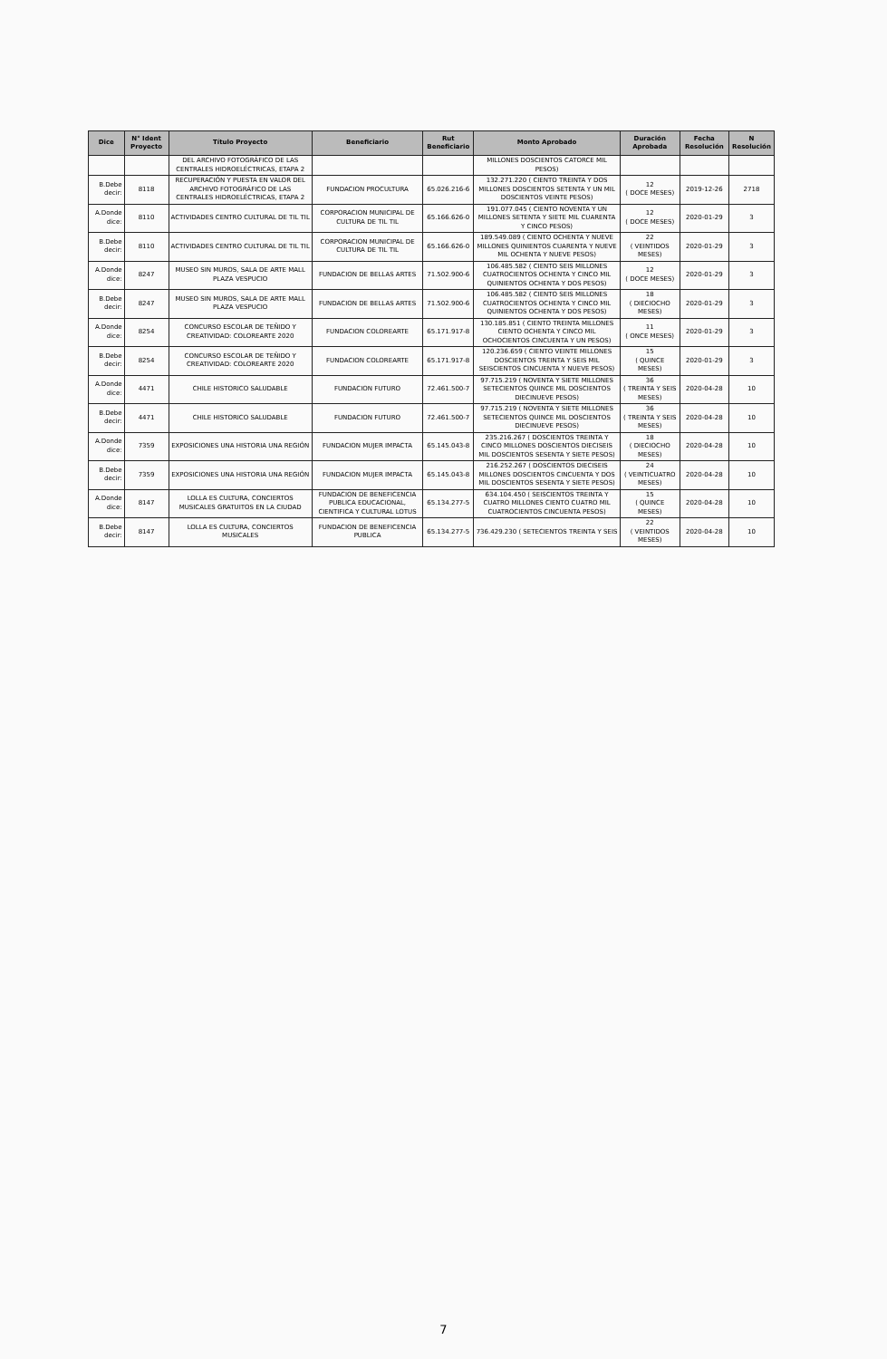| Dice | N° Ident Proyecto | Título Proyecto | Beneficiario | Rut Beneficiario | Monto Aprobado | Duración Aprobada | Fecha Resolución | N Resolución |
| --- | --- | --- | --- | --- | --- | --- | --- | --- |
| | | DEL ARCHIVO FOTOGRÁFICO DE LAS CENTRALES HIDROELÉCTRICAS, ETAPA 2 | | | MILLONES DOSCIENTOS CATORCE MIL PESOS) | | | |
| B.Debe decir: | 8118 | RECUPERACIÓN Y PUESTA EN VALOR DEL ARCHIVO FOTOGRÁFICO DE LAS CENTRALES HIDROELÉCTRICAS, ETAPA 2 | FUNDACION PROCULTURA | 65.026.216-6 | 132.271.220 ( CIENTO TREINTA Y DOS MILLONES DOSCIENTOS SETENTA Y UN MIL DOSCIENTOS VEINTE PESOS) | 12 ( DOCE MESES) | 2019-12-26 | 2718 |
| A.Donde dice: | 8110 | ACTIVIDADES CENTRO CULTURAL DE TIL TIL | CORPORACION MUNICIPAL DE CULTURA DE TIL TIL | 65.166.626-0 | 191.077.045 ( CIENTO NOVENTA Y UN MILLONES SETENTA Y SIETE MIL CUARENTA Y CINCO PESOS) | 12 ( DOCE MESES) | 2020-01-29 | 3 |
| B.Debe decir: | 8110 | ACTIVIDADES CENTRO CULTURAL DE TIL TIL | CORPORACION MUNICIPAL DE CULTURA DE TIL TIL | 65.166.626-0 | 189.549.089 ( CIENTO OCHENTA Y NUEVE MILLONES QUINIENTOS CUARENTA Y NUEVE MIL OCHENTA Y NUEVE PESOS) | 22 ( VEINTIDOS MESES) | 2020-01-29 | 3 |
| A.Donde dice: | 8247 | MUSEO SIN MUROS, SALA DE ARTE MALL PLAZA VESPUCIO | FUNDACION DE BELLAS ARTES | 71.502.900-6 | 106.485.582 ( CIENTO SEIS MILLONES CUATROCIENTOS OCHENTA Y CINCO MIL QUINIENTOS OCHENTA Y DOS PESOS) | 12 ( DOCE MESES) | 2020-01-29 | 3 |
| B.Debe decir: | 8247 | MUSEO SIN MUROS, SALA DE ARTE MALL PLAZA VESPUCIO | FUNDACION DE BELLAS ARTES | 71.502.900-6 | 106.485.582 ( CIENTO SEIS MILLONES CUATROCIENTOS OCHENTA Y CINCO MIL QUINIENTOS OCHENTA Y DOS PESOS) | 18 ( DIECIOCHO MESES) | 2020-01-29 | 3 |
| A.Donde dice: | 8254 | CONCURSO ESCOLAR DE TEÑIDO Y CREATIVIDAD: COLOREARTE 2020 | FUNDACION COLOREARTE | 65.171.917-8 | 130.185.851 ( CIENTO TREINTA MILLONES CIENTO OCHENTA Y CINCO MIL OCHOCIENTOS CINCUENTA Y UN PESOS) | 11 ( ONCE MESES) | 2020-01-29 | 3 |
| B.Debe decir: | 8254 | CONCURSO ESCOLAR DE TEÑIDO Y CREATIVIDAD: COLOREARTE 2020 | FUNDACION COLOREARTE | 65.171.917-8 | 120.236.659 ( CIENTO VEINTE MILLONES DOSCIENTOS TREINTA Y SEIS MIL SEISCIENTOS CINCUENTA Y NUEVE PESOS) | 15 ( QUINCE MESES) | 2020-01-29 | 3 |
| A.Donde dice: | 4471 | CHILE HISTORICO SALUDABLE | FUNDACION FUTURO | 72.461.500-7 | 97.715.219 ( NOVENTA Y SIETE MILLONES SETECIENTOS QUINCE MIL DOSCIENTOS DIECINUEVE PESOS) | 36 ( TREINTA Y SEIS MESES) | 2020-04-28 | 10 |
| B.Debe decir: | 4471 | CHILE HISTORICO SALUDABLE | FUNDACION FUTURO | 72.461.500-7 | 97.715.219 ( NOVENTA Y SIETE MILLONES SETECIENTOS QUINCE MIL DOSCIENTOS DIECINUEVE PESOS) | 36 ( TREINTA Y SEIS MESES) | 2020-04-28 | 10 |
| A.Donde dice: | 7359 | EXPOSICIONES UNA HISTORIA UNA REGIÓN | FUNDACION MUJER IMPACTA | 65.145.043-8 | 235.216.267 ( DOSCIENTOS TREINTA Y CINCO MILLONES DOSCIENTOS DIECISEIS MIL DOSCIENTOS SESENTA Y SIETE PESOS) | 18 ( DIECIOCHO MESES) | 2020-04-28 | 10 |
| B.Debe decir: | 7359 | EXPOSICIONES UNA HISTORIA UNA REGIÓN | FUNDACION MUJER IMPACTA | 65.145.043-8 | 216.252.267 ( DOSCIENTOS DIECISEIS MILLONES DOSCIENTOS CINCUENTA Y DOS MIL DOSCIENTOS SESENTA Y SIETE PESOS) | 24 ( VEINTICUATRO MESES) | 2020-04-28 | 10 |
| A.Donde dice: | 8147 | LOLLA ES CULTURA, CONCIERTOS MUSICALES GRATUITOS EN LA CIUDAD | FUNDACION DE BENEFICENCIA PUBLICA EDUCACIONAL, CIENTIFICA Y CULTURAL LOTUS | 65.134.277-5 | 634.104.450 ( SEISCIENTOS TREINTA Y CUATRO MILLONES CIENTO CUATRO MIL CUATROCIENTOS CINCUENTA PESOS) | 15 ( QUINCE MESES) | 2020-04-28 | 10 |
| B.Debe decir: | 8147 | LOLLA ES CULTURA, CONCIERTOS MUSICALES | FUNDACION DE BENEFICENCIA PUBLICA | 65.134.277-5 | 736.429.230 ( SETECIENTOS TREINTA Y SEIS | 22 ( VEINTIDOS MESES) | 2020-04-28 | 10 |
7